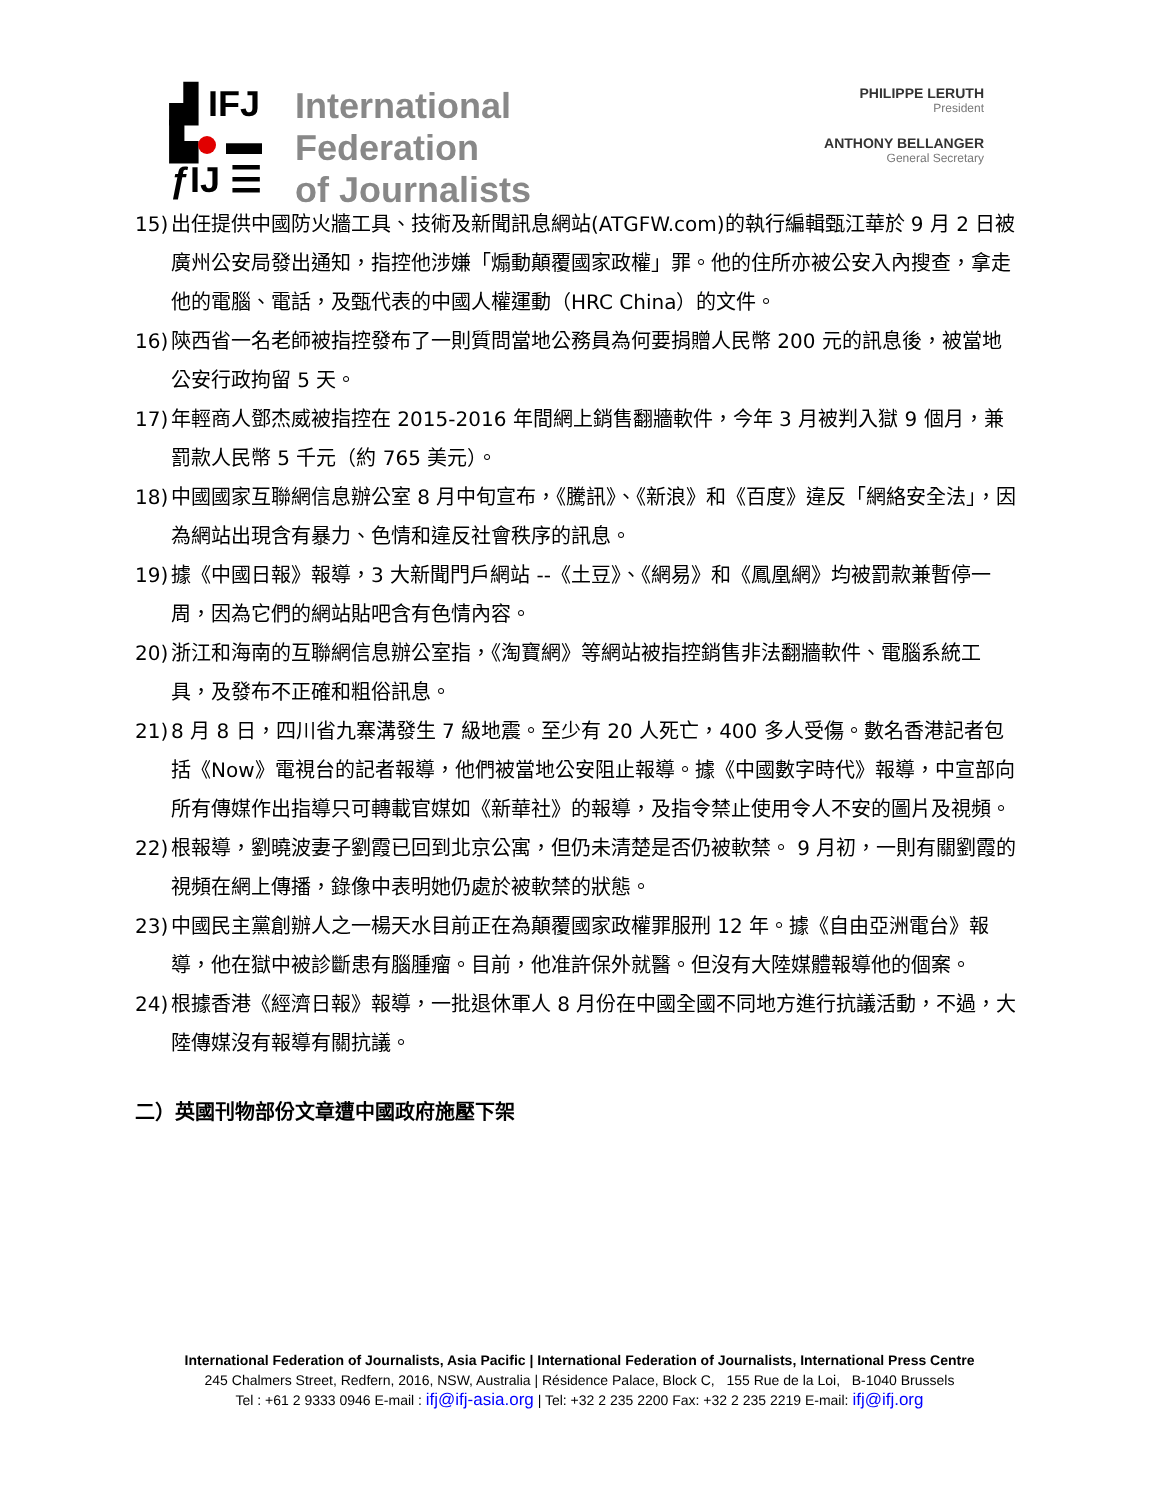▟ IFJ
▙ ▬
ƒIJ ☰
International
Federation
of Journalists
PHILIPPE LERUTH
President
ANTHONY BELLANGER
General Secretary
15) 出任提供中國防火牆工具、技術及新聞訊息網站(ATGFW.com)的執行編輯甄江華於 9 月 2 日被廣州公安局發出通知，指控他涉嫌「煽動顛覆國家政權」罪。他的住所亦被公安入內搜查，拿走他的電腦、電話，及甄代表的中國人權運動（HRC China）的文件。
16) 陝西省一名老師被指控發布了一則質問當地公務員為何要捐贈人民幣 200 元的訊息後，被當地公安行政拘留 5 天。
17) 年輕商人鄧杰威被指控在 2015-2016 年間網上銷售翻牆軟件，今年 3 月被判入獄 9 個月，兼罰款人民幣 5 千元（約 765 美元）。
18) 中國國家互聯網信息辦公室 8 月中旬宣布，《騰訊》、《新浪》和《百度》違反「網絡安全法」，因為網站出現含有暴力、色情和違反社會秩序的訊息。
19) 據《中國日報》報導，3 大新聞門戶網站 --《土豆》、《網易》和《鳳凰網》均被罰款兼暫停一周，因為它們的網站貼吧含有色情內容。
20) 浙江和海南的互聯網信息辦公室指，《淘寶網》等網站被指控銷售非法翻牆軟件、電腦系統工具，及發布不正確和粗俗訊息。
21) 8 月 8 日，四川省九寨溝發生 7 級地震。至少有 20 人死亡，400 多人受傷。數名香港記者包括《Now》電視台的記者報導，他們被當地公安阻止報導。據《中國數字時代》報導，中宣部向所有傳媒作出指導只可轉載官媒如《新華社》的報導，及指令禁止使用令人不安的圖片及視頻。
22) 根報導，劉曉波妻子劉霞已回到北京公寓，但仍未清楚是否仍被軟禁。 9 月初，一則有關劉霞的視頻在網上傳播，錄像中表明她仍處於被軟禁的狀態。
23) 中國民主黨創辦人之一楊天水目前正在為顛覆國家政權罪服刑 12 年。據《自由亞洲電台》報導，他在獄中被診斷患有腦腫瘤。目前，他准許保外就醫。但沒有大陸媒體報導他的個案。
24) 根據香港《經濟日報》報導，一批退休軍人 8 月份在中國全國不同地方進行抗議活動，不過，大陸傳媒沒有報導有關抗議。
二）英國刊物部份文章遭中國政府施壓下架
International Federation of Journalists, Asia Pacific | International Federation of Journalists, International Press Centre
245 Chalmers Street, Redfern, 2016, NSW, Australia | Résidence Palace, Block C, 155 Rue de la Loi, B-1040 Brussels
Tel : +61 2 9333 0946 E-mail : ifj@ifj-asia.org | Tel: +32 2 235 2200 Fax: +32 2 235 2219 E-mail: ifj@ifj.org